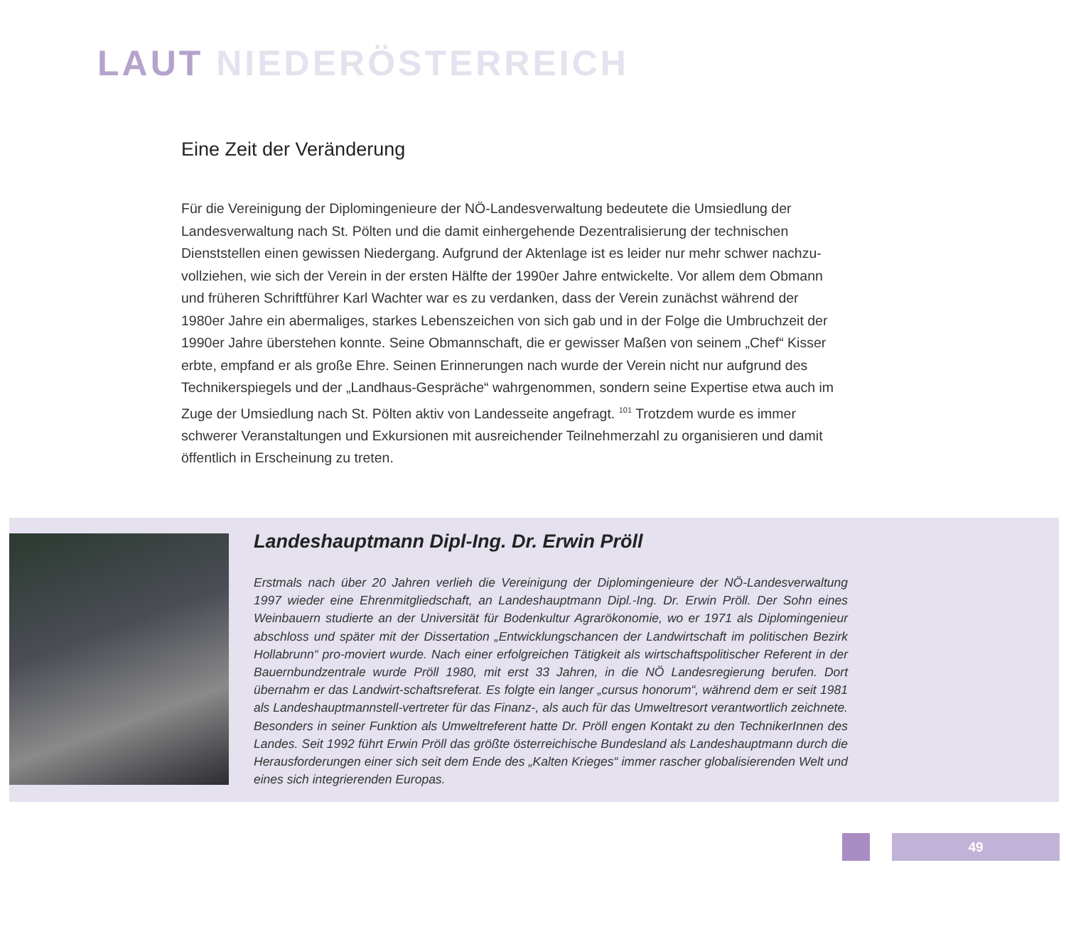LAUT NIEDERÖSTERREICH
Eine Zeit der Veränderung
Für die Vereinigung der Diplomingenieure der NÖ-Landesverwaltung bedeutete die Umsiedlung der Landesverwaltung nach St. Pölten und die damit einhergehende Dezentralisierung der technischen Dienststellen einen gewissen Niedergang. Aufgrund der Aktenlage ist es leider nur mehr schwer nachzu-vollziehen, wie sich der Verein in der ersten Hälfte der 1990er Jahre entwickelte. Vor allem dem Obmann und früheren Schriftführer Karl Wachter war es zu verdanken, dass der Verein zunächst während der 1980er Jahre ein abermaliges, starkes Lebenszeichen von sich gab und in der Folge die Umbruchzeit der 1990er Jahre überstehen konnte. Seine Obmannschaft, die er gewisser Maßen von seinem „Chef“ Kisser erbte, empfand er als große Ehre. Seinen Erinnerungen nach wurde der Verein nicht nur aufgrund des Technikerspiegels und der „Landhaus-Gespräche“ wahrgenommen, sondern seine Expertise etwa auch im Zuge der Umsiedlung nach St. Pölten aktiv von Landesseite angefragt. <sup>101</sup> Trotzdem wurde es immer schwerer Veranstaltungen und Exkursionen mit ausreichender Teilnehmerzahl zu organisieren und damit öffentlich in Erscheinung zu treten.
Landeshauptmann Dipl-Ing. Dr. Erwin Pröll
Erstmals nach über 20 Jahren verlieh die Vereinigung der Diplomingenieure der NÖ-Landesverwaltung 1997 wieder eine Ehrenmitgliedschaft, an Landeshauptmann Dipl.-Ing. Dr. Erwin Pröll. Der Sohn eines Weinbauern studierte an der Universität für Bodenkultur Agrarökonomie, wo er 1971 als Diplomingenieur abschloss und später mit der Dissertation „Entwicklungschancen der Landwirtschaft im politischen Bezirk Hollabrunn“ pro-moviert wurde. Nach einer erfolgreichen Tätigkeit als wirtschaftspolitischer Referent in der Bauernbundzentrale wurde Pröll 1980, mit erst 33 Jahren, in die NÖ Landesregierung berufen. Dort übernahm er das Landwirt-schaftsreferat. Es folgte ein langer „cursus honorum“, während dem er seit 1981 als Landeshauptmannstell-vertreter für das Finanz-, als auch für das Umweltresort verantwortlich zeichnete. Besonders in seiner Funktion als Umweltreferent hatte Dr. Pröll engen Kontakt zu den TechnikerInnen des Landes. Seit 1992 führt Erwin Pröll das größte österreichische Bundesland als Landeshauptmann durch die Herausforderungen einer sich seit dem Ende des „Kalten Krieges“ immer rascher globalisierenden Welt und eines sich integrierenden Europas.
49